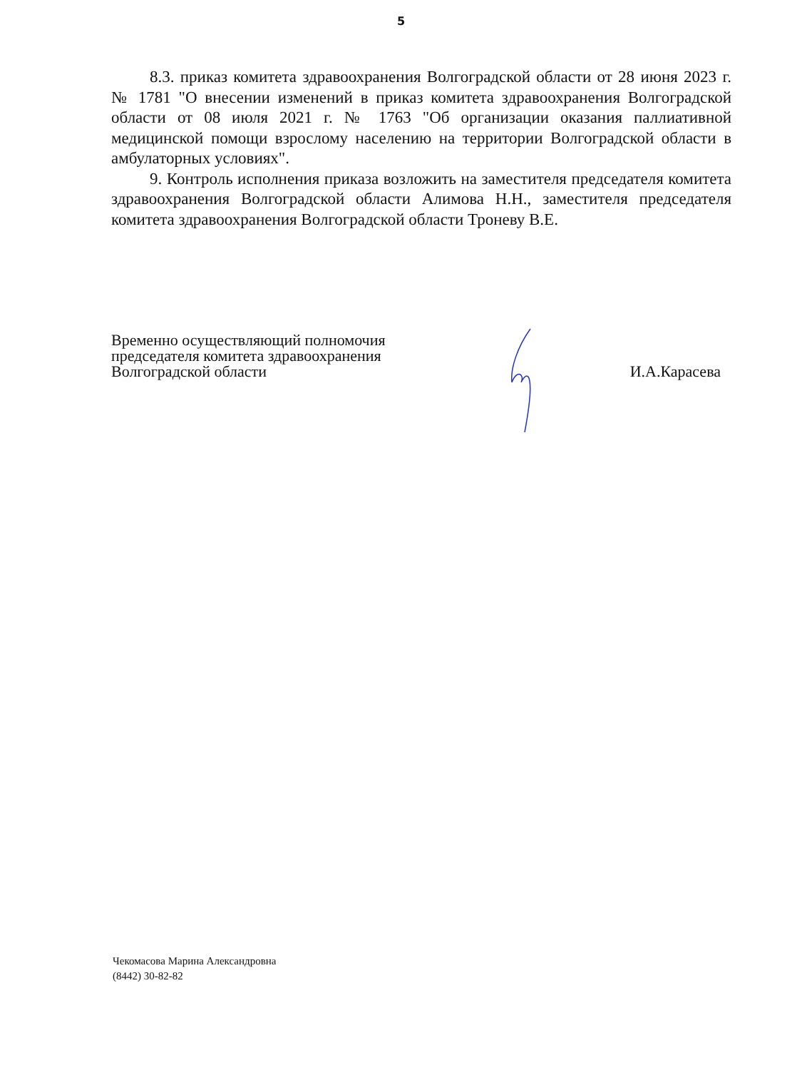5
8.3. приказ комитета здравоохранения Волгоградской области от 28 июня 2023 г. № 1781 "О внесении изменений в приказ комитета здравоохранения Волгоградской области от 08 июля 2021 г. № 1763 "Об организации оказания паллиативной медицинской помощи взрослому населению на территории Волгоградской области в амбулаторных условиях".
9. Контроль исполнения приказа возложить на заместителя председателя комитета здравоохранения Волгоградской области Алимова Н.Н., заместителя председателя комитета здравоохранения Волгоградской области Троневу В.Е.
Временно осуществляющий полномочия
председателя комитета здравоохранения
Волгоградской области
И.А.Карасева
Чекомасова Марина Александровна
(8442) 30-82-82